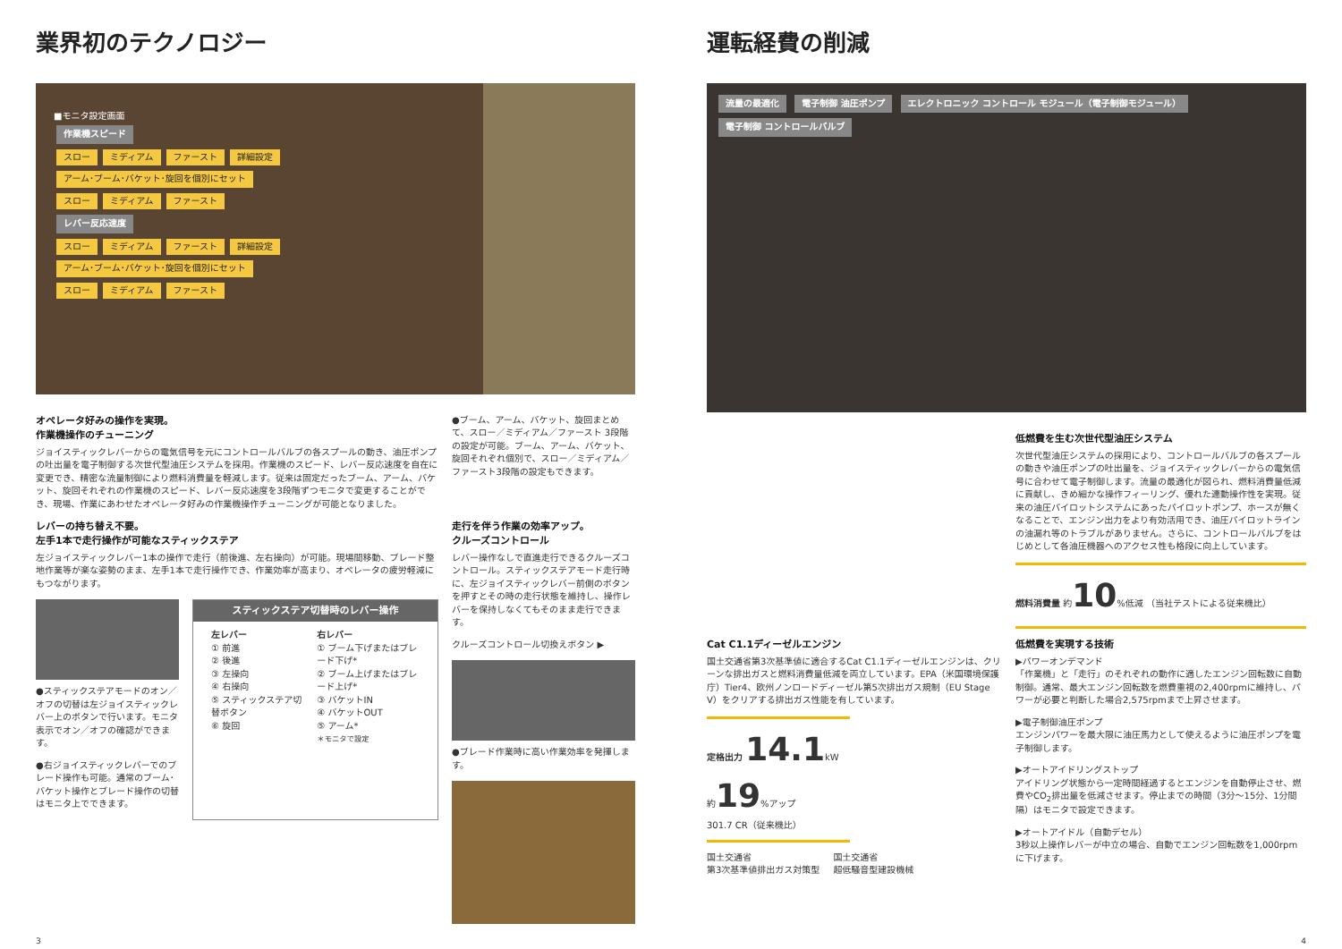業界初のテクノロジー
■モニタ設定画面
作業機スピード
スロー ミディアム ファースト 詳細設定
アーム･ブーム･バケット･旋回を個別にセット
スロー ミディアム ファースト
レバー反応速度
スロー ミディアム ファースト 詳細設定
アーム･ブーム･バケット･旋回を個別にセット
スロー ミディアム ファースト
オペレータ好みの操作を実現。
作業機操作のチューニング
ジョイスティックレバーからの電気信号を元にコントロールバルブの各スプールの動き、油圧ポンプの吐出量を電子制御する次世代型油圧システムを採用。作業機のスピード、レバー反応速度を自在に変更でき、精密な流量制御により燃料消費量を軽減します。従来は固定だったブーム、アーム、バケット、旋回それぞれの作業機のスピード、レバー反応速度を3段階ずつモニタで変更することができ、現場、作業にあわせたオペレータ好みの作業機操作チューニングが可能となりました。
●ブーム、アーム、バケット、旋回まとめて、スロー／ミディアム／ファースト 3段階の設定が可能。ブーム、アーム、バケット、旋回それぞれ個別で、スロー／ミディアム／ファースト3段階の設定もできます。
レバーの持ち替え不要。
左手1本で走行操作が可能なスティックステア
左ジョイスティックレバー1本の操作で走行（前後進、左右操向）が可能。現場間移動、ブレード整地作業等が楽な姿勢のまま、左手1本で走行操作でき、作業効率が高まり、オペレータの疲労軽減にもつながります。
●スティックステアモードのオン／オフの切替は左ジョイスティックレバー上のボタンで行います。モニタ表示でオン／オフの確認ができます。
●右ジョイスティックレバーでのブレード操作も可能。通常のブーム･バケット操作とブレード操作の切替はモニタ上でできます。
スティックステア切替時のレバー操作
左レバー
① 前進
② 後進
③ 左操向
④ 右操向
⑤ スティックステア切替ボタン
⑥ 旋回
右レバー
① ブーム下げまたはブレード下げ*
② ブーム上げまたはブレード上げ*
③ バケットIN
④ バケットOUT
⑤ アーム*
＊モニタで設定
走行を伴う作業の効率アップ。
クルーズコントロール
レバー操作なしで直進走行できるクルーズコントロール。スティックステアモード走行時に、左ジョイスティックレバー前側のボタンを押すとその時の走行状態を維持し、操作レバーを保持しなくてもそのまま走行できます。
クルーズコントロール切換えボタン ▶
●ブレード作業時に高い作業効率を発揮します。
3
運転経費の削減
流量の最適化 電子制御 油圧ポンプ エレクトロニック コントロール モジュール（電子制御モジュール） 電子制御 コントロールバルブ
Cat C1.1ディーゼルエンジン
国土交通省第3次基準値に適合するCat C1.1ディーゼルエンジンは、クリーンな排出ガスと燃料消費量低減を両立しています。EPA（米国環境保護庁）Tier4、欧州ノンロードディーゼル第5次排出ガス規制（EU Stage V）をクリアする排出ガス性能を有しています。
定格出力 14.1kW
約19%アップ
301.7 CR（従来機比）
国土交通省
第3次基準値排出ガス対策型
国土交通省
超低騒音型建設機械
低燃費を生む次世代型油圧システム
次世代型油圧システムの採用により、コントロールバルブの各スプールの動きや油圧ポンプの吐出量を、ジョイスティックレバーからの電気信号に合わせて電子制御します。流量の最適化が図られ、燃料消費量低減に貢献し、きめ細かな操作フィーリング、優れた連動操作性を実現。従来の油圧パイロットシステムにあったパイロットポンプ、ホースが無くなることで、エンジン出力をより有効活用でき、油圧パイロットラインの油漏れ等のトラブルがありません。さらに、コントロールバルブをはじめとして各油圧機器へのアクセス性も格段に向上しています。
燃料消費量 約10%低減 （当社テストによる従来機比）
低燃費を実現する技術
▶パワーオンデマンド
「作業機」と「走行」のそれぞれの動作に適したエンジン回転数に自動制御。通常、最大エンジン回転数を燃費重視の2,400rpmに維持し、パワーが必要と判断した場合2,575rpmまで上昇させます。
▶電子制御油圧ポンプ
エンジンパワーを最大限に油圧馬力として使えるように油圧ポンプを電子制御します。
▶オートアイドリングストップ
アイドリング状態から一定時間経過するとエンジンを自動停止させ、燃費やCO<sub>2</sub>排出量を低減させます。停止までの時間（3分〜15分、1分間隔）はモニタで設定できます。
▶オートアイドル（自動デセル）
3秒以上操作レバーが中立の場合、自動でエンジン回転数を1,000rpmに下げます。
4